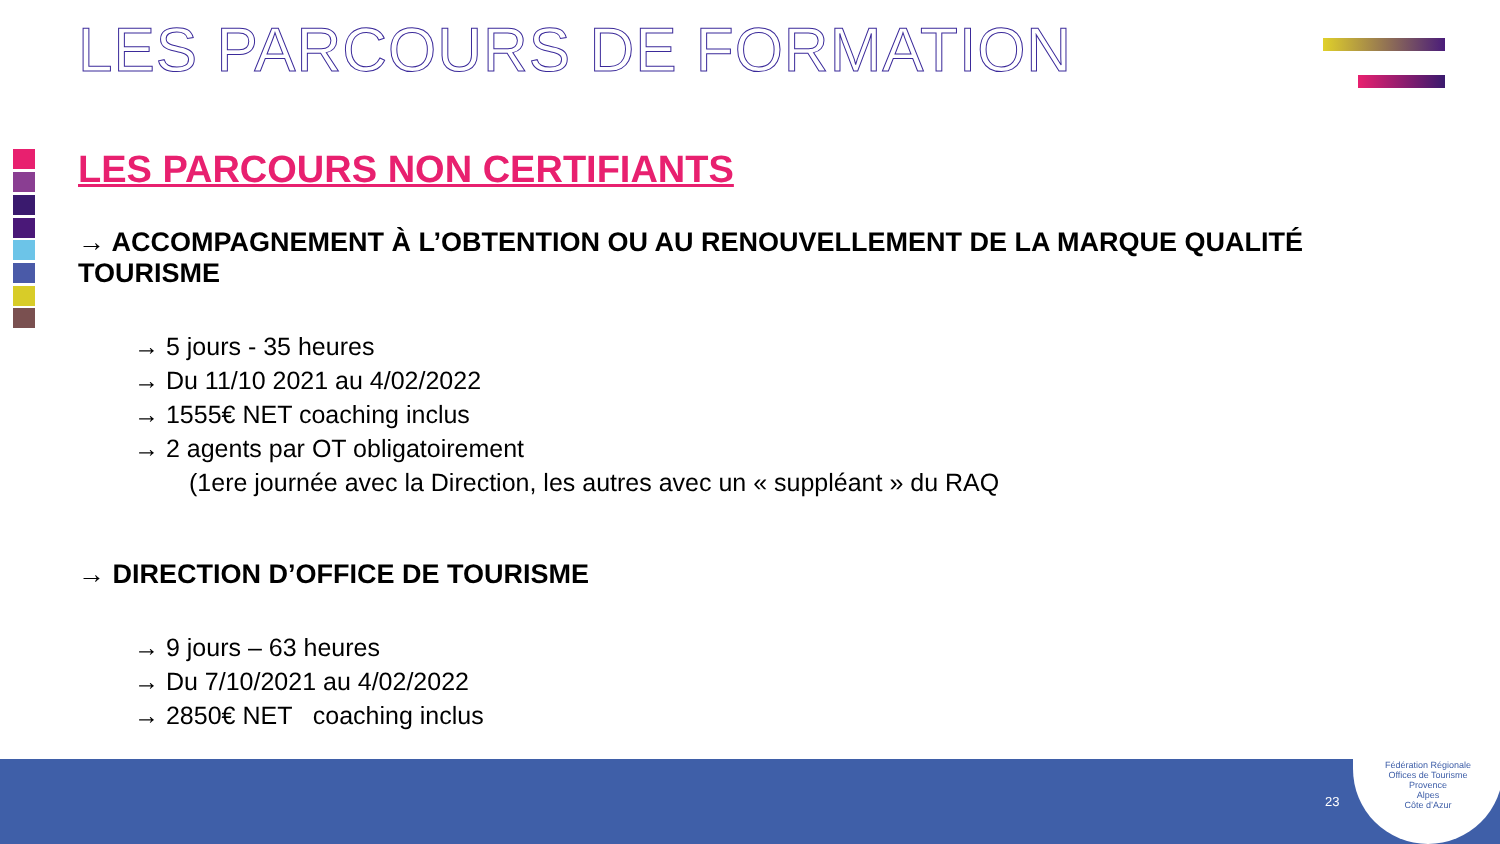LES PARCOURS DE FORMATION
LES PARCOURS NON CERTIFIANTS
→ ACCOMPAGNEMENT À L’OBTENTION OU AU RENOUVELLEMENT DE LA MARQUE QUALITÉ TOURISME
→ 5 jours - 35 heures
→ Du 11/10 2021 au 4/02/2022
→ 1555€ NET coaching inclus
→ 2 agents par OT obligatoirement
(1ere journée avec la Direction, les autres avec un « suppléant » du RAQ
→ DIRECTION D’OFFICE DE TOURISME
→ 9 jours – 63 heures
→ Du 7/10/2021 au 4/02/2022
→ 2850€ NET coaching inclus
23
Fédération Régionale
Offices de Tourisme
Provence
Alpes
Côte d’Azur